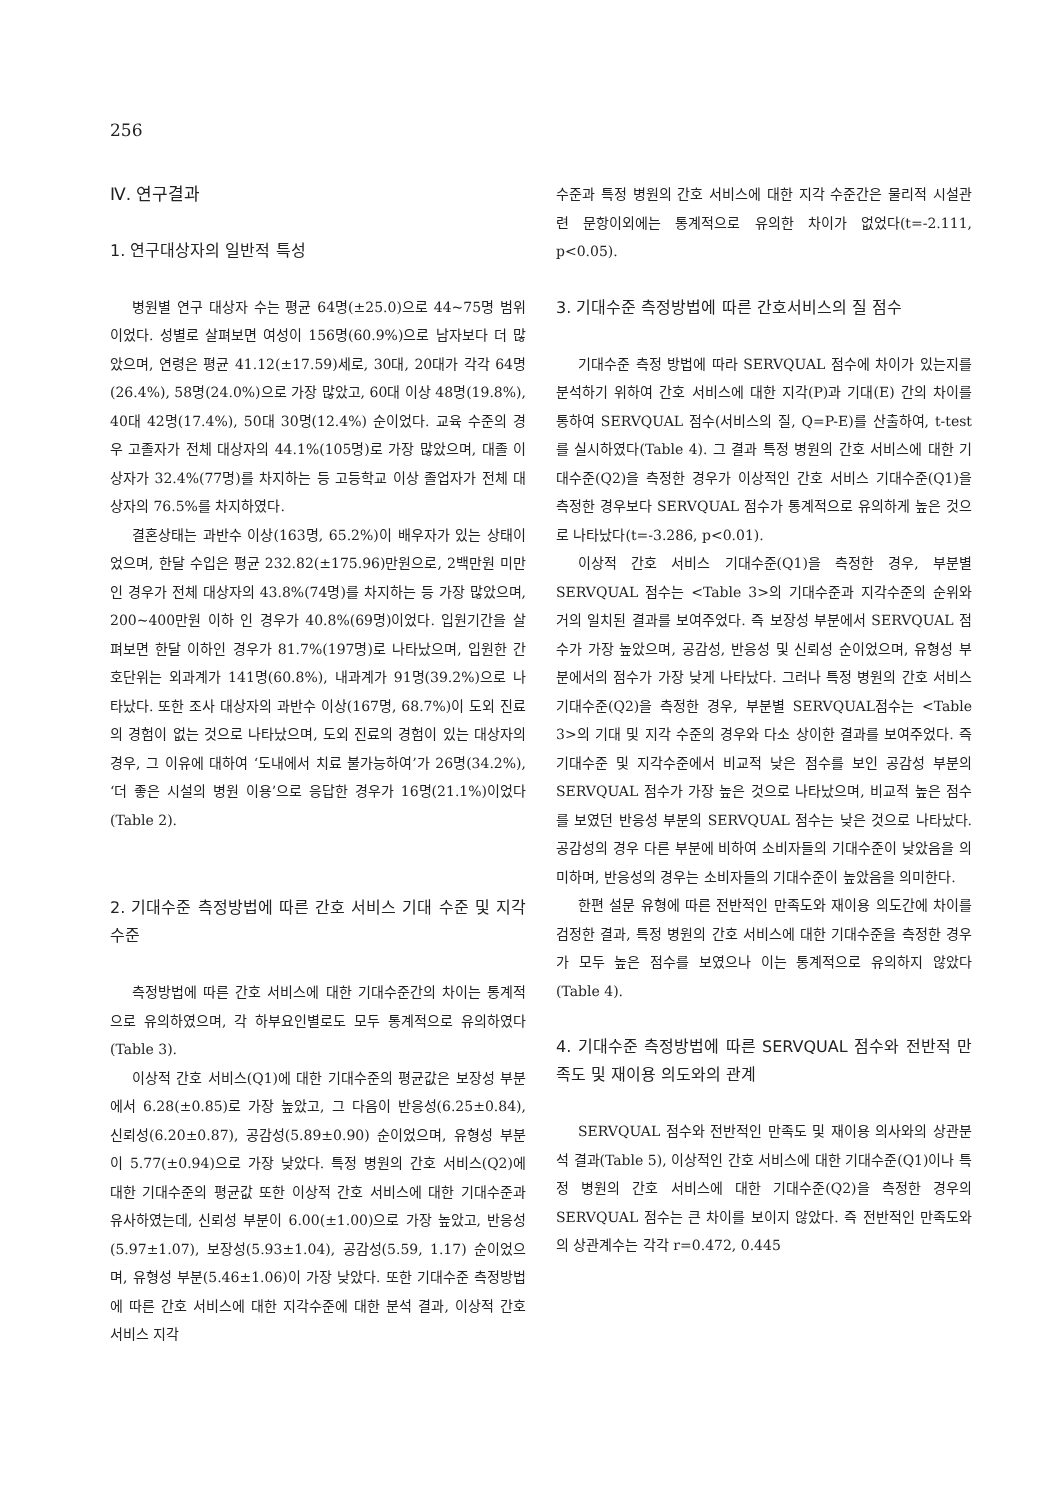256
Ⅳ. 연구결과
1. 연구대상자의 일반적 특성
병원별 연구 대상자 수는 평균 64명(±25.0)으로 44~75명 범위이었다. 성별로 살펴보면 여성이 156명(60.9%)으로 남자보다 더 많았으며, 연령은 평균 41.12(±17.59)세로, 30대, 20대가 각각 64명(26.4%), 58명(24.0%)으로 가장 많았고, 60대 이상 48명(19.8%), 40대 42명(17.4%), 50대 30명(12.4%) 순이었다. 교육 수준의 경우 고졸자가 전체 대상자의 44.1%(105명)로 가장 많았으며, 대졸 이상자가 32.4%(77명)를 차지하는 등 고등학교 이상 졸업자가 전체 대상자의 76.5%를 차지하였다.
결혼상태는 과반수 이상(163명, 65.2%)이 배우자가 있는 상태이었으며, 한달 수입은 평균 232.82(±175.96)만원으로, 2백만원 미만인 경우가 전체 대상자의 43.8%(74명)를 차지하는 등 가장 많았으며, 200~400만원 이하 인 경우가 40.8%(69명)이었다. 입원기간을 살펴보면 한달 이하인 경우가 81.7%(197명)로 나타났으며, 입원한 간호단위는 외과계가 141명(60.8%), 내과계가 91명(39.2%)으로 나타났다. 또한 조사 대상자의 과반수 이상(167명, 68.7%)이 도외 진료의 경험이 없는 것으로 나타났으며, 도외 진료의 경험이 있는 대상자의 경우, 그 이유에 대하여 ‘도내에서 치료 불가능하여’가 26명(34.2%), ‘더 좋은 시설의 병원 이용’으로 응답한 경우가 16명(21.1%)이었다(Table 2).
2. 기대수준 측정방법에 따른 간호 서비스 기대 수준 및 지각 수준
측정방법에 따른 간호 서비스에 대한 기대수준간의 차이는 통계적으로 유의하였으며, 각 하부요인별로도 모두 통계적으로 유의하였다(Table 3).
이상적 간호 서비스(Q1)에 대한 기대수준의 평균값은 보장성 부분에서 6.28(±0.85)로 가장 높았고, 그 다음이 반응성(6.25±0.84), 신뢰성(6.20±0.87), 공감성(5.89±0.90) 순이었으며, 유형성 부분이 5.77(±0.94)으로 가장 낮았다. 특정 병원의 간호 서비스(Q2)에 대한 기대수준의 평균값 또한 이상적 간호 서비스에 대한 기대수준과 유사하였는데, 신뢰성 부분이 6.00(±1.00)으로 가장 높았고, 반응성(5.97±1.07), 보장성(5.93±1.04), 공감성(5.59, 1.17) 순이었으며, 유형성 부분(5.46±1.06)이 가장 낮았다. 또한 기대수준 측정방법에 따른 간호 서비스에 대한 지각수준에 대한 분석 결과, 이상적 간호 서비스 지각
수준과 특정 병원의 간호 서비스에 대한 지각 수준간은 물리적 시설관련 문항이외에는 통계적으로 유의한 차이가 없었다(t=-2.111, p<0.05).
3. 기대수준 측정방법에 따른 간호서비스의 질 점수
기대수준 측정 방법에 따라 SERVQUAL 점수에 차이가 있는지를 분석하기 위하여 간호 서비스에 대한 지각(P)과 기대(E) 간의 차이를 통하여 SERVQUAL 점수(서비스의 질, Q=P-E)를 산출하여, t-test를 실시하였다(Table 4). 그 결과 특정 병원의 간호 서비스에 대한 기대수준(Q2)을 측정한 경우가 이상적인 간호 서비스 기대수준(Q1)을 측정한 경우보다 SERVQUAL 점수가 통계적으로 유의하게 높은 것으로 나타났다(t=-3.286, p<0.01).
이상적 간호 서비스 기대수준(Q1)을 측정한 경우, 부분별 SERVQUAL 점수는 <Table 3>의 기대수준과 지각수준의 순위와 거의 일치된 결과를 보여주었다. 즉 보장성 부분에서 SERVQUAL 점수가 가장 높았으며, 공감성, 반응성 및 신뢰성 순이었으며, 유형성 부분에서의 점수가 가장 낮게 나타났다. 그러나 특정 병원의 간호 서비스 기대수준(Q2)을 측정한 경우, 부분별 SERVQUAL점수는 <Table 3>의 기대 및 지각 수준의 경우와 다소 상이한 결과를 보여주었다. 즉 기대수준 및 지각수준에서 비교적 낮은 점수를 보인 공감성 부분의 SERVQUAL 점수가 가장 높은 것으로 나타났으며, 비교적 높은 점수를 보였던 반응성 부분의 SERVQUAL 점수는 낮은 것으로 나타났다. 공감성의 경우 다른 부분에 비하여 소비자들의 기대수준이 낮았음을 의미하며, 반응성의 경우는 소비자들의 기대수준이 높았음을 의미한다.
한편 설문 유형에 따른 전반적인 만족도와 재이용 의도간에 차이를 검정한 결과, 특정 병원의 간호 서비스에 대한 기대수준을 측정한 경우가 모두 높은 점수를 보였으나 이는 통계적으로 유의하지 않았다(Table 4).
4. 기대수준 측정방법에 따른 SERVQUAL 점수와 전반적 만족도 및 재이용 의도와의 관계
SERVQUAL 점수와 전반적인 만족도 및 재이용 의사와의 상관분석 결과(Table 5), 이상적인 간호 서비스에 대한 기대수준(Q1)이나 특정 병원의 간호 서비스에 대한 기대수준(Q2)을 측정한 경우의 SERVQUAL 점수는 큰 차이를 보이지 않았다. 즉 전반적인 만족도와의 상관계수는 각각 r=0.472, 0.445